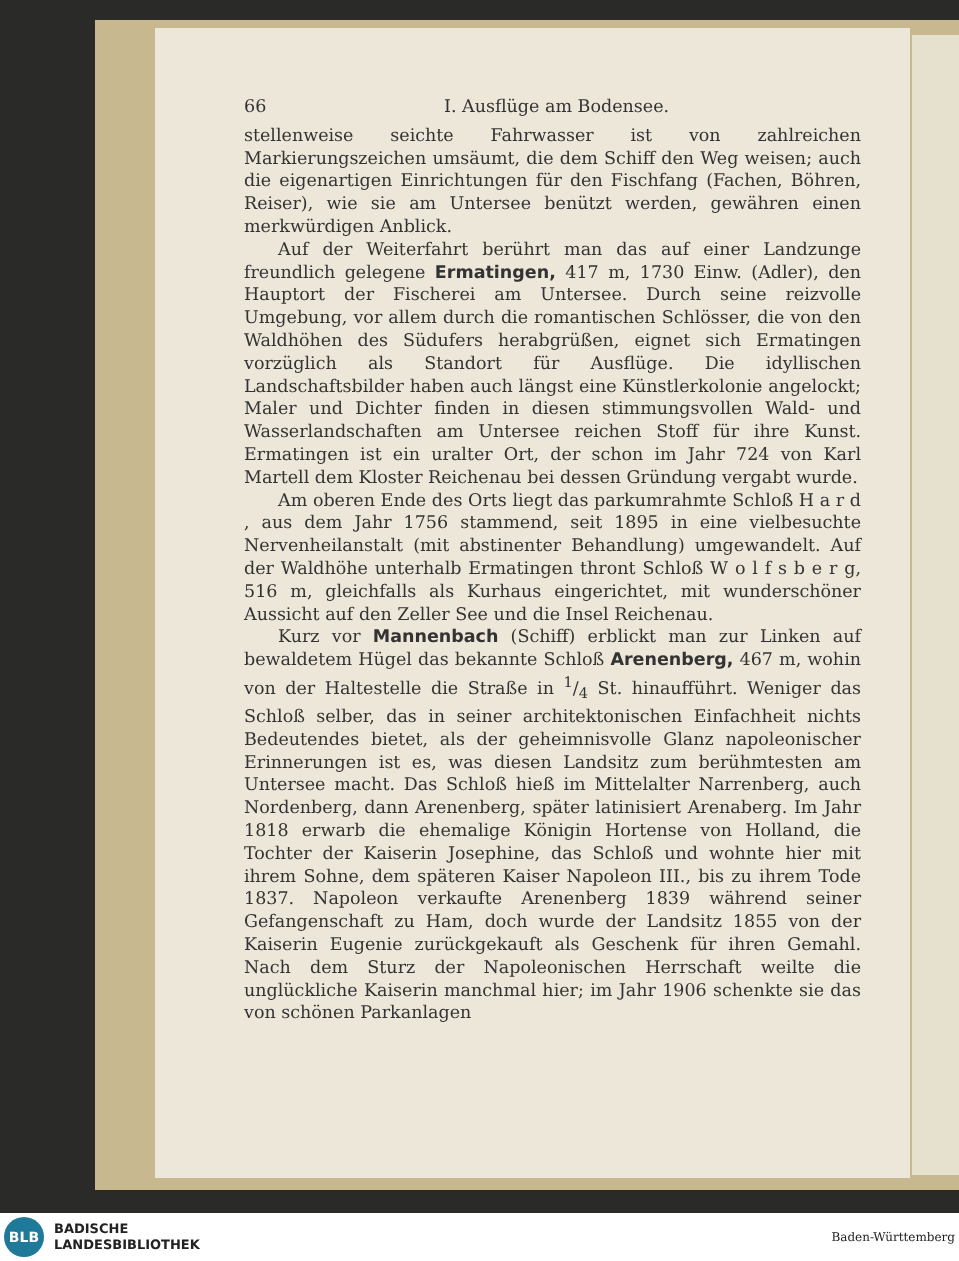66 I. Ausflüge am Bodensee.
stellenweise seichte Fahrwasser ist von zahlreichen Markierungszeichen umsäumt, die dem Schiff den Weg weisen; auch die eigenartigen Einrichtungen für den Fischfang (Fachen, Böhren, Reiser), wie sie am Untersee benützt werden, gewähren einen merkwürdigen Anblick.
Auf der Weiterfahrt berührt man das auf einer Landzunge freundlich gelegene Ermatingen, 417 m, 1730 Einw. (Adler), den Hauptort der Fischerei am Untersee. Durch seine reizvolle Umgebung, vor allem durch die romantischen Schlösser, die von den Waldhöhen des Südufers herabgrüßen, eignet sich Ermatingen vorzüglich als Standort für Ausflüge. Die idyllischen Landschaftsbilder haben auch längst eine Künstlerkolonie angelockt; Maler und Dichter finden in diesen stimmungsvollen Wald- und Wasserlandschaften am Untersee reichen Stoff für ihre Kunst. Ermatingen ist ein uralter Ort, der schon im Jahr 724 von Karl Martell dem Kloster Reichenau bei dessen Gründung vergabt wurde.
Am oberen Ende des Orts liegt das parkumrahmte Schloß H a r d , aus dem Jahr 1756 stammend, seit 1895 in eine vielbesuchte Nervenheilanstalt (mit abstinenter Behandlung) umgewandelt. Auf der Waldhöhe unterhalb Ermatingen thront Schloß W o l f s b e r g, 516 m, gleichfalls als Kurhaus eingerichtet, mit wunderschöner Aussicht auf den Zeller See und die Insel Reichenau.
Kurz vor Mannenbach (Schiff) erblickt man zur Linken auf bewaldetem Hügel das bekannte Schloß Arenenberg, 467 m, wohin von der Haltestelle die Straße in 1/4 St. hinaufführt. Weniger das Schloß selber, das in seiner architektonischen Einfachheit nichts Bedeutendes bietet, als der geheimnisvolle Glanz napoleonischer Erinnerungen ist es, was diesen Landsitz zum berühmtesten am Untersee macht. Das Schloß hieß im Mittelalter Narrenberg, auch Nordenberg, dann Arenenberg, später latinisiert Arenaberg. Im Jahr 1818 erwarb die ehemalige Königin Hortense von Holland, die Tochter der Kaiserin Josephine, das Schloß und wohnte hier mit ihrem Sohne, dem späteren Kaiser Napoleon III., bis zu ihrem Tode 1837. Napoleon verkaufte Arenenberg 1839 während seiner Gefangenschaft zu Ham, doch wurde der Landsitz 1855 von der Kaiserin Eugenie zurückgekauft als Geschenk für ihren Gemahl. Nach dem Sturz der Napoleonischen Herrschaft weilte die unglückliche Kaiserin manchmal hier; im Jahr 1906 schenkte sie das von schönen Parkanlagen
BLB
BADISCHE
LANDESBIBLIOTHEK
Baden-Württemberg